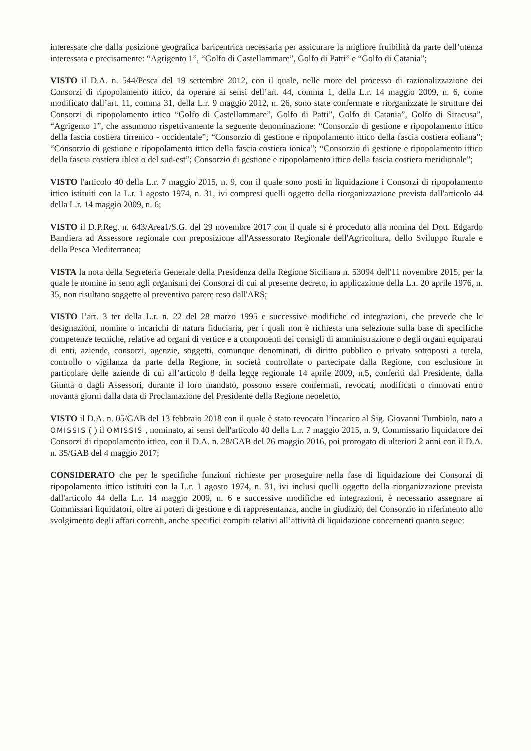interessate che dalla posizione geografica baricentrica necessaria per assicurare la migliore fruibilità da parte dell’utenza interessata e precisamente: “Agrigento 1”, “Golfo di Castellammare”, Golfo di Patti” e “Golfo di Catania”;
VISTO il D.A. n. 544/Pesca del 19 settembre 2012, con il quale, nelle more del processo di razionalizzazione dei Consorzi di ripopolamento ittico, da operare ai sensi dell’art. 44, comma 1, della L.r. 14 maggio 2009, n. 6, come modificato dall’art. 11, comma 31, della L.r. 9 maggio 2012, n. 26, sono state confermate e riorganizzate le strutture dei Consorzi di ripopolamento ittico “Golfo di Castellammare”, Golfo di Patti”, Golfo di Catania”, Golfo di Siracusa”, “Agrigento 1”, che assumono rispettivamente la seguente denominazione: “Consorzio di gestione e ripopolamento ittico della fascia costiera tirrenico - occidentale”; “Consorzio di gestione e ripopolamento ittico della fascia costiera eoliana”; “Consorzio di gestione e ripopolamento ittico della fascia costiera ionica”; “Consorzio di gestione e ripopolamento ittico della fascia costiera iblea o del sud-est”; Consorzio di gestione e ripopolamento ittico della fascia costiera meridionale”;
VISTO l'articolo 40 della L.r. 7 maggio 2015, n. 9, con il quale sono posti in liquidazione i Consorzi di ripopolamento ittico istituiti con la L.r. 1 agosto 1974, n. 31, ivi compresi quelli oggetto della riorganizzazione prevista dall'articolo 44 della L.r. 14 maggio 2009, n. 6;
VISTO il D.P.Reg. n. 643/Area1/S.G. del 29 novembre 2017 con il quale si è proceduto alla nomina del Dott. Edgardo Bandiera ad Assessore regionale con preposizione all'Assessorato Regionale dell'Agricoltura, dello Sviluppo Rurale e della Pesca Mediterranea;
VISTA la nota della Segreteria Generale della Presidenza della Regione Siciliana n. 53094 dell'11 novembre 2015, per la quale le nomine in seno agli organismi dei Consorzi di cui al presente decreto, in applicazione della L.r. 20 aprile 1976, n. 35, non risultano soggette al preventivo parere reso dall'ARS;
VISTO l’art. 3 ter della L.r. n. 22 del 28 marzo 1995 e successive modifiche ed integrazioni, che prevede che le designazioni, nomine o incarichi di natura fiduciaria, per i quali non è richiesta una selezione sulla base di specifiche competenze tecniche, relative ad organi di vertice e a componenti dei consigli di amministrazione o degli organi equiparati di enti, aziende, consorzi, agenzie, soggetti, comunque denominati, di diritto pubblico o privato sottoposti a tutela, controllo o vigilanza da parte della Regione, in società controllate o partecipate dalla Regione, con esclusione in particolare delle aziende di cui all’articolo 8 della legge regionale 14 aprile 2009, n.5, conferiti dal Presidente, dalla Giunta o dagli Assessori, durante il loro mandato, possono essere confermati, revocati, modificati o rinnovati entro novanta giorni dalla data di Proclamazione del Presidente della Regione neoeletto,
VISTO il D.A. n. 05/GAB del 13 febbraio 2018 con il quale è stato revocato l’incarico al Sig. Giovanni Tumbiolo, nato a OMISSIS ( ) il OMISSIS , nominato, ai sensi dell'articolo 40 della L.r. 7 maggio 2015, n. 9, Commissario liquidatore dei Consorzi di ripopolamento ittico, con il D.A. n. 28/GAB del 26 maggio 2016, poi prorogato di ulteriori 2 anni con il D.A. n. 35/GAB del 4 maggio 2017;
CONSIDERATO che per le specifiche funzioni richieste per proseguire nella fase di liquidazione dei Consorzi di ripopolamento ittico istituiti con la L.r. 1 agosto 1974, n. 31, ivi inclusi quelli oggetto della riorganizzazione prevista dall'articolo 44 della L.r. 14 maggio 2009, n. 6 e successive modifiche ed integrazioni, è necessario assegnare ai Commissari liquidatori, oltre ai poteri di gestione e di rappresentanza, anche in giudizio, del Consorzio in riferimento allo svolgimento degli affari correnti, anche specifici compiti relativi all’attività di liquidazione concernenti quanto segue: